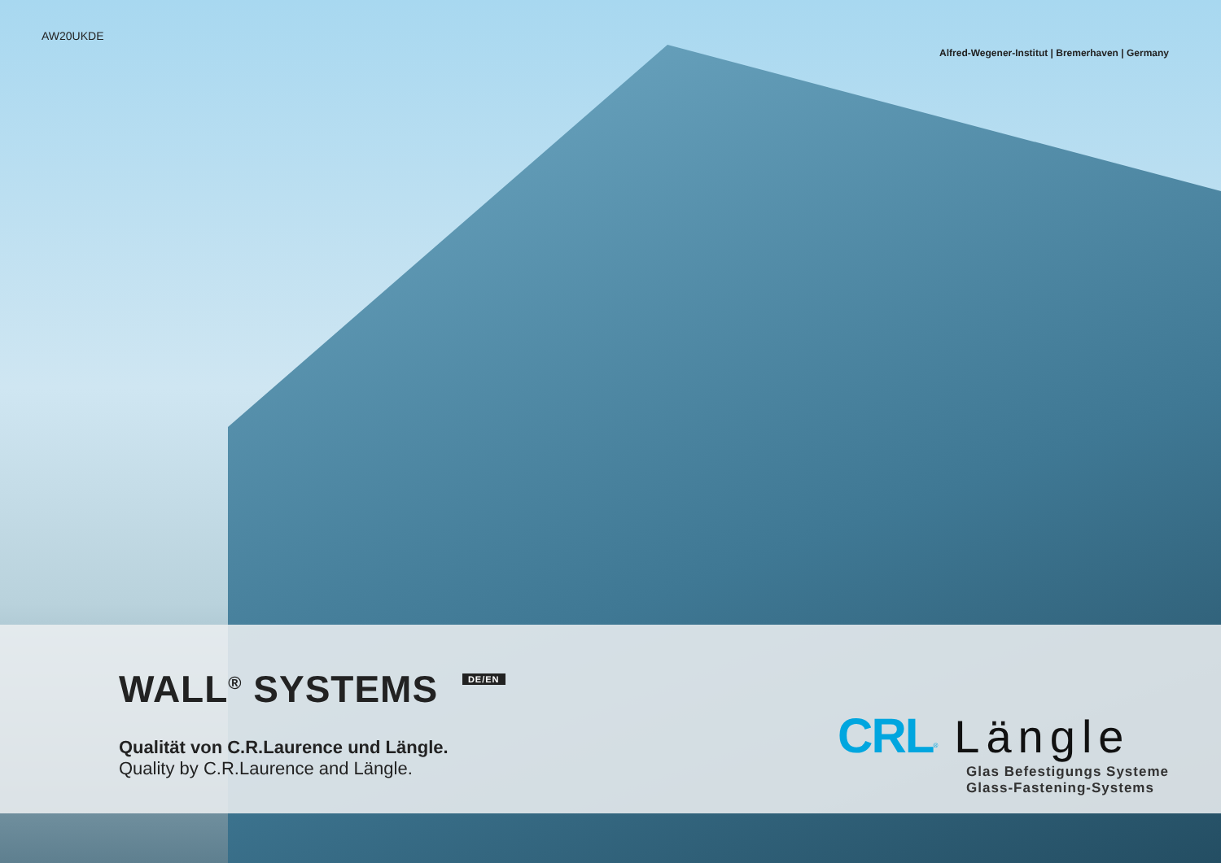AW20UKDE Alfred-Wegener-Institut | Bremerhaven | Germany
WALL<sup>®</sup> SYSTEMS DE/EN
Qualität von C.R.Laurence und Längle.
Quality by C.R.Laurence and Längle.
CRL<sup>®</sup> Längle
Glas Befestigungs Systeme
Glass-Fastening-Systems